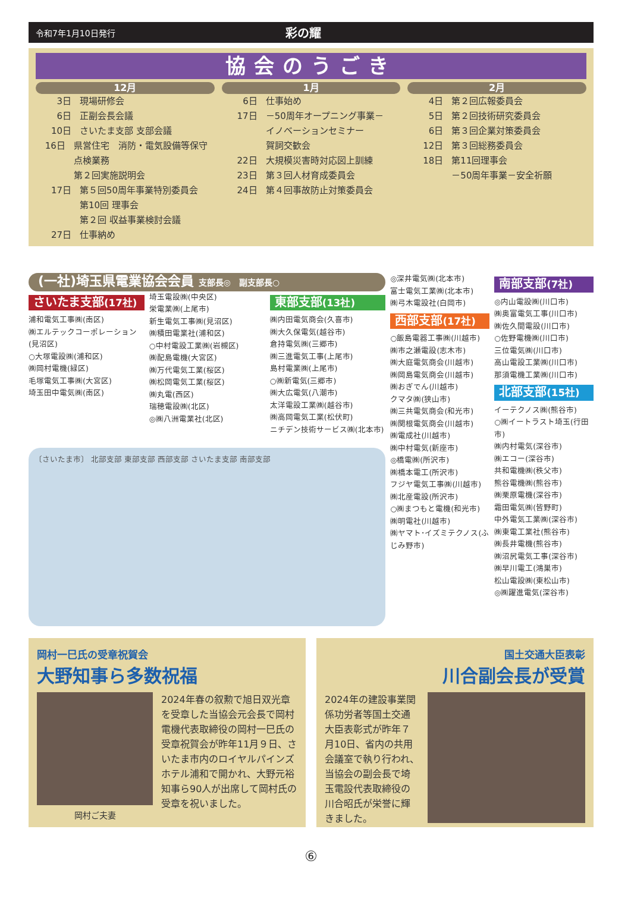令和7年1月10日発行
彩の耀
協会のうごき
12月
3日 現場研修会
6日 正副会長会議
10日 さいたま支部 支部会議
16日 県営住宅　消防・電気設備等保守点検業務
第２回実施説明会
17日 第５回50周年事業特別委員会
第10回 理事会
第２回 収益事業検討会議
27日 仕事納め
1月
6日 仕事始め
17日 －50周年オープニング事業－
イノベーションセミナー
賀詞交歓会
22日 大規模災害時対応図上訓練
23日 第３回人材育成委員会
24日 第４回事故防止対策委員会
2月
4日 第２回広報委員会
5日 第２回技術研究委員会
6日 第３回企業対策委員会
12日 第３回総務委員会
18日 第11回理事会
－50周年事業－安全祈願
(一社)埼玉県電業協会会員 支部長◎　副支部長○
さいたま支部(17社)
浦和電気工事㈱(南区)
㈱エルテックコーポレーション(見沼区)
○大塚電設㈱(浦和区)
㈱岡村電機(緑区)
毛塚電気工事㈱(大宮区)
埼玉田中電気㈱(南区)
埼玉電設㈱(中央区)
栄電業㈱(上尾市)
新生電気工事㈱(見沼区)
㈱積田電業社(浦和区)
○中村電設工業㈱(岩槻区)
㈱配島電機(大宮区)
㈱万代電気工業(桜区)
㈱松岡電気工業(桜区)
㈱丸電(西区)
瑞穂電設㈱(北区)
◎㈱八洲電業社(北区)
東部支部(13社)
㈱内田電気商会(久喜市)
㈱大久保電気(越谷市)
倉持電気㈱(三郷市)
㈱三進電気工事(上尾市)
島村電業㈱(上尾市)
○㈱新電気(三郷市)
㈱大広電気(八潮市)
太洋電設工業㈱(越谷市)
㈱高岡電気工業(松伏町)
ニチデン技術サービス㈱(北本市)
〔さいたま市〕 北部支部 東部支部 西部支部 さいたま支部 南部支部
◎深井電気㈱(北本市)
富士電気工業㈱(北本市)
㈱弓木電設社(白岡市)
西部支部(17社)
○飯島電器工事㈱(川越市)
㈱市之瀬電設(志木市)
㈱大庭電気商会(川越市)
㈱岡島電気商会(川越市)
㈱おぎでん(川越市)
クマタ㈱(狭山市)
㈱三共電気商会(和光市)
㈱関根電気商会(川越市)
㈱電成社(川越市)
㈱中村電気(新座市)
◎橋電㈱(所沢市)
㈱橋本電工(所沢市)
フジヤ電気工事㈱(川越市)
㈱北産電設(所沢市)
○㈱まつもと電機(和光市)
㈱明電社(川越市)
㈱ヤマト･イズミテクノス(ふじみ野市)
南部支部(7社)
◎内山電設㈱(川口市)
㈱奥富電気工事(川口市)
㈱佐久間電設(川口市)
○佐野電機㈱(川口市)
三位電気㈱(川口市)
高山電設工業㈱(川口市)
那須電機工業㈱(川口市)
北部支部(15社)
イーテクノス㈱(熊谷市)
○㈱イートラスト埼玉(行田市)
㈱内村電気(深谷市)
㈱エコー(深谷市)
共和電機㈱(秩父市)
熊谷電機㈱(熊谷市)
㈱栗原電機(深谷市)
霜田電気㈱(皆野町)
中外電気工業㈱(深谷市)
㈱東電工業社(熊谷市)
㈱長井電機(熊谷市)
㈱沼尻電気工事(深谷市)
㈱早川電工(鴻巣市)
松山電設㈱(東松山市)
◎㈱躍進電気(深谷市)
岡村一巳氏の受章祝賀会
大野知事ら多数祝福
岡村ご夫妻
2024年春の叙勲で旭日双光章を受章した当協会元会長で岡村電機代表取締役の岡村一巳氏の受章祝賀会が昨年11月９日、さいたま市内のロイヤルパインズホテル浦和で開かれ、大野元裕知事ら90人が出席して岡村氏の受章を祝いました。
国土交通大臣表彰
川合副会長が受賞
2024年の建設事業関係功労者等国土交通大臣表彰式が昨年７月10日、省内の共用会議室で執り行われ、当協会の副会長で埼玉電設代表取締役の川合昭氏が栄誉に輝きました。
⑥